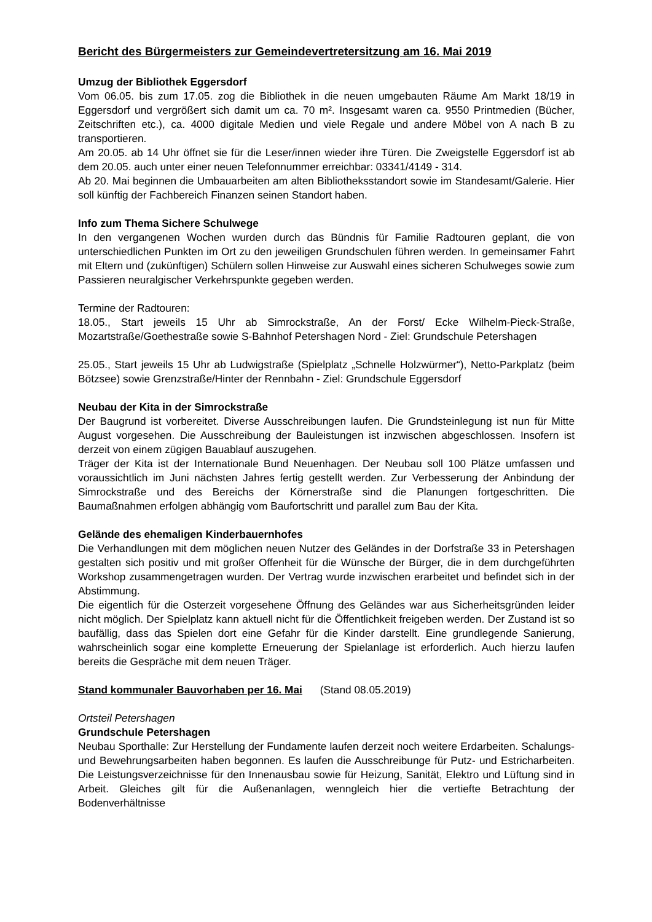Bericht des Bürgermeisters zur Gemeindevertretersitzung am 16. Mai 2019
Umzug der Bibliothek Eggersdorf
Vom 06.05. bis zum 17.05. zog die Bibliothek in die neuen umgebauten Räume Am Markt 18/19 in Eggersdorf und vergrößert sich damit um ca. 70 m². Insgesamt waren ca. 9550 Printmedien (Bücher, Zeitschriften etc.), ca. 4000 digitale Medien und viele Regale und andere Möbel von A nach B zu transportieren.
Am 20.05. ab 14 Uhr öffnet sie für die Leser/innen wieder ihre Türen. Die Zweigstelle Eggersdorf ist ab dem 20.05. auch unter einer neuen Telefonnummer erreichbar: 03341/4149 - 314.
Ab 20. Mai beginnen die Umbauarbeiten am alten Bibliotheksstandort sowie im Standesamt/Galerie. Hier soll künftig der Fachbereich Finanzen seinen Standort haben.
Info zum Thema Sichere Schulwege
In den vergangenen Wochen wurden durch das Bündnis für Familie Radtouren geplant, die von unterschiedlichen Punkten im Ort zu den jeweiligen Grundschulen führen werden. In gemeinsamer Fahrt mit Eltern und (zukünftigen) Schülern sollen Hinweise zur Auswahl eines sicheren Schulweges sowie zum Passieren neuralgischer Verkehrspunkte gegeben werden.
Termine der Radtouren:
18.05., Start jeweils 15 Uhr ab Simrockstraße, An der Forst/ Ecke Wilhelm-Pieck-Straße, Mozartstraße/Goethestraße sowie S-Bahnhof Petershagen Nord - Ziel: Grundschule Petershagen
25.05., Start jeweils 15 Uhr ab Ludwigstraße (Spielplatz „Schnelle Holzwürmer“), Netto-Parkplatz (beim Bötzsee) sowie Grenzstraße/Hinter der Rennbahn - Ziel: Grundschule Eggersdorf
Neubau der Kita in der Simrockstraße
Der Baugrund ist vorbereitet. Diverse Ausschreibungen laufen. Die Grundsteinlegung ist nun für Mitte August vorgesehen. Die Ausschreibung der Bauleistungen ist inzwischen abgeschlossen. Insofern ist derzeit von einem zügigen Bauablauf auszugehen.
Träger der Kita ist der Internationale Bund Neuenhagen. Der Neubau soll 100 Plätze umfassen und voraussichtlich im Juni nächsten Jahres fertig gestellt werden. Zur Verbesserung der Anbindung der Simrockstraße und des Bereichs der Körnerstraße sind die Planungen fortgeschritten. Die Baumaßnahmen erfolgen abhängig vom Baufortschritt und parallel zum Bau der Kita.
Gelände des ehemaligen Kinderbauernhofes
Die Verhandlungen mit dem möglichen neuen Nutzer des Geländes in der Dorfstraße 33 in Petershagen gestalten sich positiv und mit großer Offenheit für die Wünsche der Bürger, die in dem durchgeführten Workshop zusammengetragen wurden. Der Vertrag wurde inzwischen erarbeitet und befindet sich in der Abstimmung.
Die eigentlich für die Osterzeit vorgesehene Öffnung des Geländes war aus Sicherheitsgründen leider nicht möglich. Der Spielplatz kann aktuell nicht für die Öffentlichkeit freigeben werden. Der Zustand ist so baufällig, dass das Spielen dort eine Gefahr für die Kinder darstellt. Eine grundlegende Sanierung, wahrscheinlich sogar eine komplette Erneuerung der Spielanlage ist erforderlich. Auch hierzu laufen bereits die Gespräche mit dem neuen Träger.
Stand kommunaler Bauvorhaben per 16. Mai (Stand 08.05.2019)
Ortsteil Petershagen
Grundschule Petershagen
Neubau Sporthalle: Zur Herstellung der Fundamente laufen derzeit noch weitere Erdarbeiten. Schalungs- und Bewehrungsarbeiten haben begonnen. Es laufen die Ausschreibunge für Putz- und Estricharbeiten. Die Leistungsverzeichnisse für den Innenausbau sowie für Heizung, Sanität, Elektro und Lüftung sind in Arbeit. Gleiches gilt für die Außenanlagen, wenngleich hier die vertiefte Betrachtung der Bodenverhältnisse